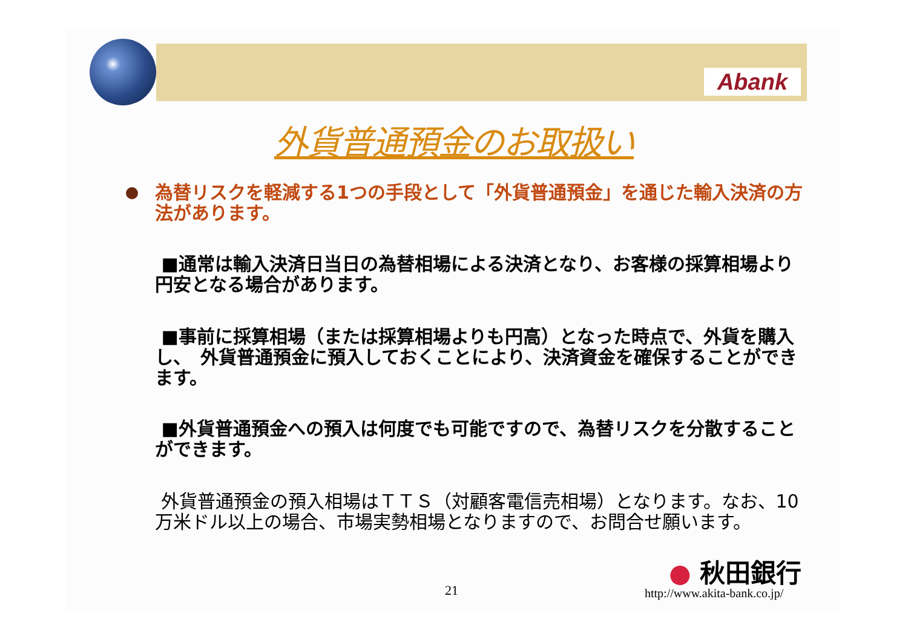Abank
外貨普通預金のお取扱い
為替リスクを軽減する1つの手段として「外貨普通預金」を通じた輸入決済の方法があります。
■通常は輸入決済日当日の為替相場による決済となり、お客様の採算相場より　円安となる場合があります。
■事前に採算相場（または採算相場よりも円高）となった時点で、外貨を購入し、　外貨普通預金に預入しておくことにより、決済資金を確保することができます。
■外貨普通預金への預入は何度でも可能ですので、為替リスクを分散すること　　ができます。
外貨普通預金の預入相場はＴＴＳ（対顧客電信売相場）となります。なお、10万米ドル以上の場合、市場実勢相場となりますので、お問合せ願います。
● 秋田銀行
21 http://www.akita-bank.co.jp/